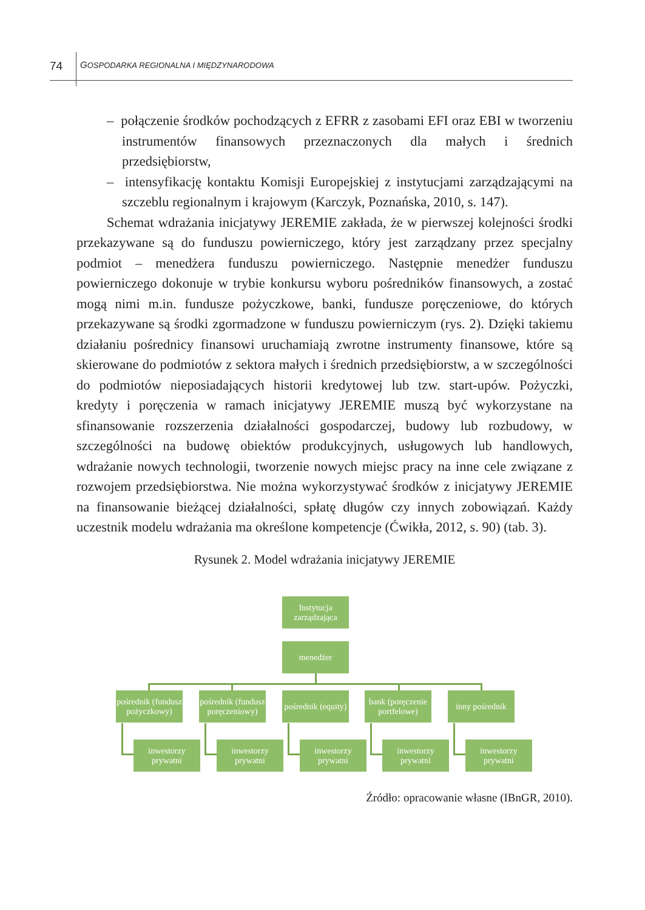74 GOSPODARKA REGIONALNA I MIĘDZYNARODOWA
– połączenie środków pochodzących z EFRR z zasobami EFI oraz EBI w tworzeniu instrumentów finansowych przeznaczonych dla małych i średnich przedsiębiorstw,
– intensyfikację kontaktu Komisji Europejskiej z instytucjami zarządzającymi na szczeblu regionalnym i krajowym (Karczyk, Poznańska, 2010, s. 147).
Schemat wdrażania inicjatywy JEREMIE zakłada, że w pierwszej kolejności środki przekazywane są do funduszu powierniczego, który jest zarządzany przez specjalny podmiot – menedżera funduszu powierniczego. Następnie menedżer funduszu powierniczego dokonuje w trybie konkursu wyboru pośredników finansowych, a zostać mogą nimi m.in. fundusze pożyczkowe, banki, fundusze poręczeniowe, do których przekazywane są środki zgormadzone w funduszu powierniczym (rys. 2). Dzięki takiemu działaniu pośrednicy finansowi uruchamiają zwrotne instrumenty finansowe, które są skierowane do podmiotów z sektora małych i średnich przedsiębiorstw, a w szczególności do podmiotów nieposiadających historii kredytowej lub tzw. start-upów. Pożyczki, kredyty i poręczenia w ramach inicjatywy JEREMIE muszą być wykorzystane na sfinansowanie rozszerzenia działalności gospodarczej, budowy lub rozbudowy, w szczególności na budowę obiektów produkcyjnych, usługowych lub handlowych, wdrażanie nowych technologii, tworzenie nowych miejsc pracy na inne cele związane z rozwojem przedsiębiorstwa. Nie można wykorzystywać środków z inicjatywy JEREMIE na finansowanie bieżącej działalności, spłatę długów czy innych zobowiązań. Każdy uczestnik modelu wdrażania ma określone kompetencje (Ćwikła, 2012, s. 90) (tab. 3).
Rysunek 2. Model wdrażania inicjatywy JEREMIE
Instytucja zarządzająca
menedżer
pośrednik (fundusz pożyczkowy)
pośrednik (fundusz poręczeniowy)
pośrednik (equity)
bank (poręczenie portfelowe)
inny pośrednik
inwestorzy prywatni
inwestorzy prywatni
inwestorzy prywatni
inwestorzy prywatni
inwestorzy prywatni
Źródło: opracowanie własne (IBnGR, 2010).